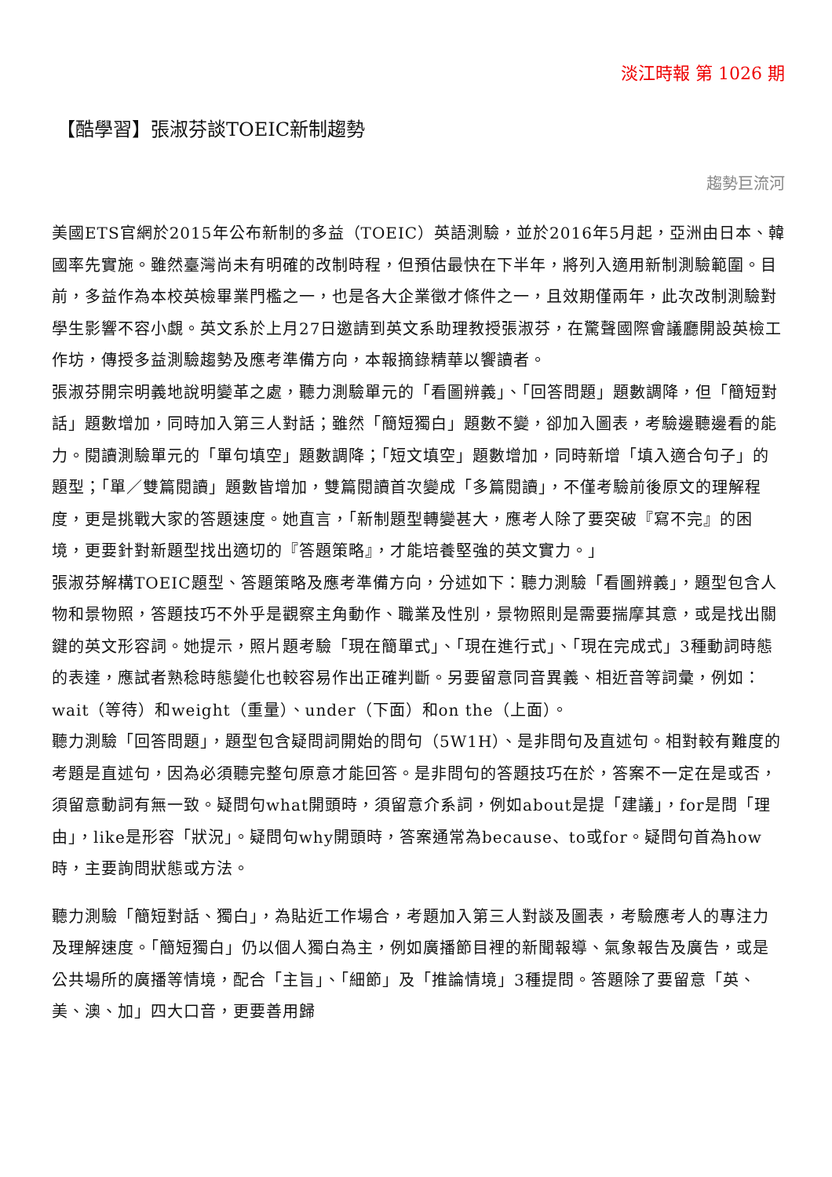淡江時報 第 1026 期
【酷學習】張淑芬談TOEIC新制趨勢
趨勢巨流河
美國ETS官網於2015年公布新制的多益（TOEIC）英語測驗，並於2016年5月起，亞洲由日本、韓國率先實施。雖然臺灣尚未有明確的改制時程，但預估最快在下半年，將列入適用新制測驗範圍。目前，多益作為本校英檢畢業門檻之一，也是各大企業徵才條件之一，且效期僅兩年，此次改制測驗對學生影響不容小覷。英文系於上月27日邀請到英文系助理教授張淑芬，在驚聲國際會議廳開設英檢工作坊，傳授多益測驗趨勢及應考準備方向，本報摘錄精華以饗讀者。
張淑芬開宗明義地說明變革之處，聽力測驗單元的「看圖辨義」、「回答問題」題數調降，但「簡短對話」題數增加，同時加入第三人對話；雖然「簡短獨白」題數不變，卻加入圖表，考驗邊聽邊看的能力。閱讀測驗單元的「單句填空」題數調降；「短文填空」題數增加，同時新增「填入適合句子」的題型；「單／雙篇閱讀」題數皆增加，雙篇閱讀首次變成「多篇閱讀」，不僅考驗前後原文的理解程度，更是挑戰大家的答題速度。她直言，「新制題型轉變甚大，應考人除了要突破『寫不完』的困境，更要針對新題型找出適切的『答題策略』，才能培養堅強的英文實力。」
張淑芬解構TOEIC題型、答題策略及應考準備方向，分述如下：聽力測驗「看圖辨義」，題型包含人物和景物照，答題技巧不外乎是觀察主角動作、職業及性別，景物照則是需要揣摩其意，或是找出關鍵的英文形容詞。她提示，照片題考驗「現在簡單式」、「現在進行式」、「現在完成式」3種動詞時態的表達，應試者熟稔時態變化也較容易作出正確判斷。另要留意同音異義、相近音等詞彙，例如：wait（等待）和weight（重量）、under（下面）和on the（上面）。
聽力測驗「回答問題」，題型包含疑問詞開始的問句（5W1H）、是非問句及直述句。相對較有難度的考題是直述句，因為必須聽完整句原意才能回答。是非問句的答題技巧在於，答案不一定在是或否，須留意動詞有無一致。疑問句what開頭時，須留意介系詞，例如about是提「建議」，for是問「理由」，like是形容「狀況」。疑問句why開頭時，答案通常為because、to或for。疑問句首為how時，主要詢問狀態或方法。
聽力測驗「簡短對話、獨白」，為貼近工作場合，考題加入第三人對談及圖表，考驗應考人的專注力及理解速度。「簡短獨白」仍以個人獨白為主，例如廣播節目裡的新聞報導、氣象報告及廣告，或是公共場所的廣播等情境，配合「主旨」、「細節」及「推論情境」3種提問。答題除了要留意「英、美、澳、加」四大口音，更要善用歸